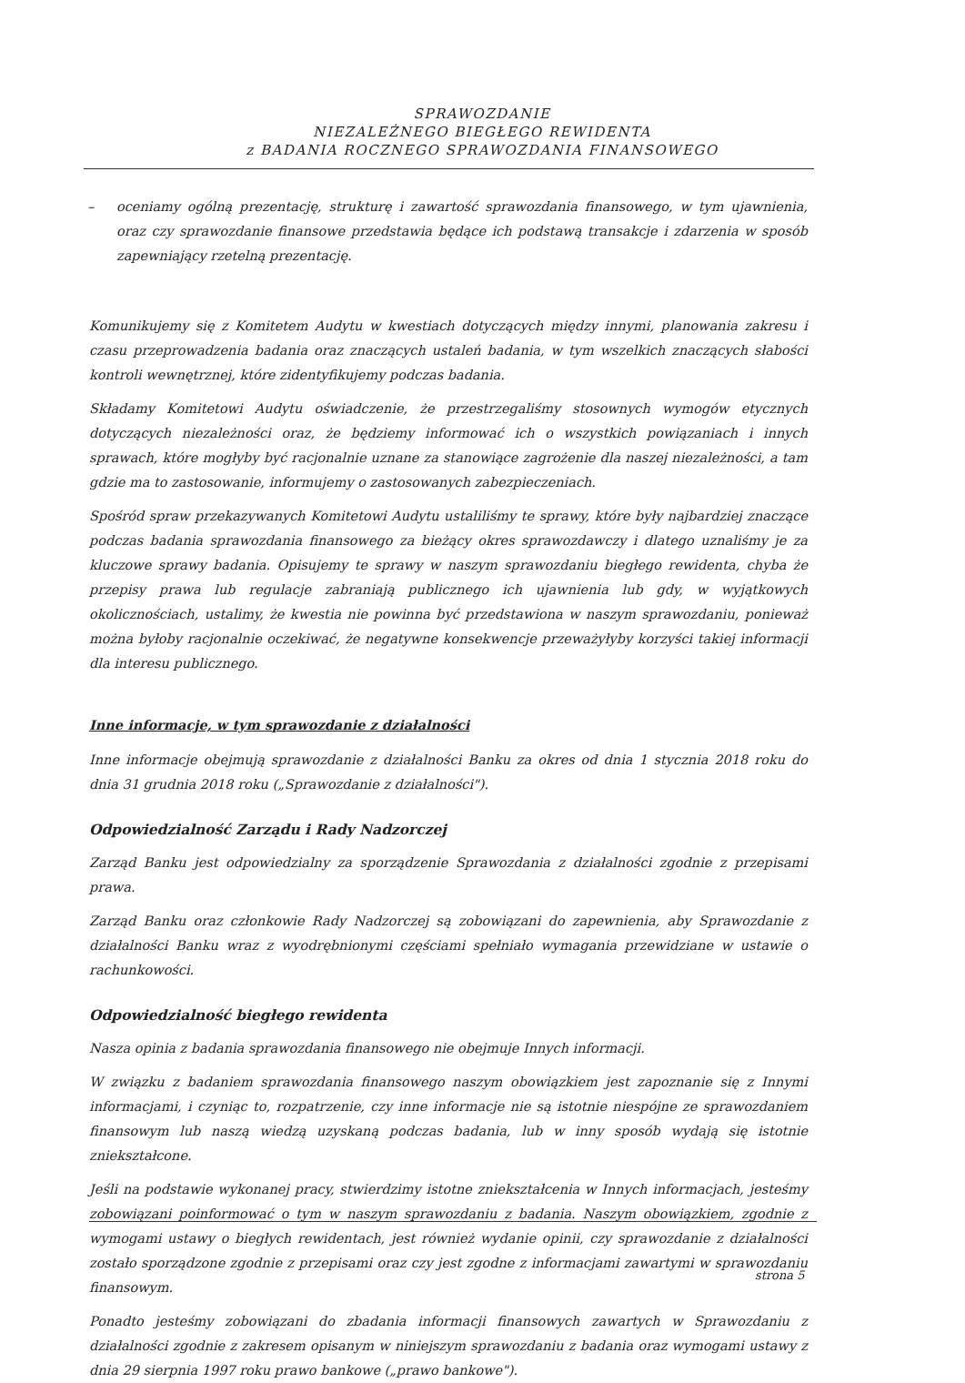SPRAWOZDANIE
NIEZALEŻNEGO BIEGŁEGO REWIDENTA
z BADANIA ROCZNEGO SPRAWOZDANIA FINANSOWEGO
– oceniamy ogólną prezentację, strukturę i zawartość sprawozdania finansowego, w tym ujawnienia, oraz czy sprawozdanie finansowe przedstawia będące ich podstawą transakcje i zdarzenia w sposób zapewniający rzetelną prezentację.
Komunikujemy się z Komitetem Audytu w kwestiach dotyczących między innymi, planowania zakresu i czasu przeprowadzenia badania oraz znaczących ustaleń badania, w tym wszelkich znaczących słabości kontroli wewnętrznej, które zidentyfikujemy podczas badania.
Składamy Komitetowi Audytu oświadczenie, że przestrzegaliśmy stosownych wymogów etycznych dotyczących niezależności oraz, że będziemy informować ich o wszystkich powiązaniach i innych sprawach, które mogłyby być racjonalnie uznane za stanowiące zagrożenie dla naszej niezależności, a tam gdzie ma to zastosowanie, informujemy o zastosowanych zabezpieczeniach.
Spośród spraw przekazywanych Komitetowi Audytu ustaliliśmy te sprawy, które były najbardziej znaczące podczas badania sprawozdania finansowego za bieżący okres sprawozdawczy i dlatego uznaliśmy je za kluczowe sprawy badania. Opisujemy te sprawy w naszym sprawozdaniu biegłego rewidenta, chyba że przepisy prawa lub regulacje zabraniają publicznego ich ujawnienia lub gdy, w wyjątkowych okolicznościach, ustalimy, że kwestia nie powinna być przedstawiona w naszym sprawozdaniu, ponieważ można byłoby racjonalnie oczekiwać, że negatywne konsekwencje przeważyłyby korzyści takiej informacji dla interesu publicznego.
Inne informacje, w tym sprawozdanie z działalności
Inne informacje obejmują sprawozdanie z działalności Banku za okres od dnia 1 stycznia 2018 roku do dnia 31 grudnia 2018 roku („Sprawozdanie z działalności").
Odpowiedzialność Zarządu i Rady Nadzorczej
Zarząd Banku jest odpowiedzialny za sporządzenie Sprawozdania z działalności zgodnie z przepisami prawa.
Zarząd Banku oraz członkowie Rady Nadzorczej są zobowiązani do zapewnienia, aby Sprawozdanie z działalności Banku wraz z wyodrębnionymi częściami spełniało wymagania przewidziane w ustawie o rachunkowości.
Odpowiedzialność biegłego rewidenta
Nasza opinia z badania sprawozdania finansowego nie obejmuje Innych informacji.
W związku z badaniem sprawozdania finansowego naszym obowiązkiem jest zapoznanie się z Innymi informacjami, i czyniąc to, rozpatrzenie, czy inne informacje nie są istotnie niespójne ze sprawozdaniem finansowym lub naszą wiedzą uzyskaną podczas badania, lub w inny sposób wydają się istotnie zniekształcone.
Jeśli na podstawie wykonanej pracy, stwierdzimy istotne zniekształcenia w Innych informacjach, jesteśmy zobowiązani poinformować o tym w naszym sprawozdaniu z badania. Naszym obowiązkiem, zgodnie z wymogami ustawy o biegłych rewidentach, jest również wydanie opinii, czy sprawozdanie z działalności zostało sporządzone zgodnie z przepisami oraz czy jest zgodne z informacjami zawartymi w sprawozdaniu finansowym.
Ponadto jesteśmy zobowiązani do zbadania informacji finansowych zawartych w Sprawozdaniu z działalności zgodnie z zakresem opisanym w niniejszym sprawozdaniu z badania oraz wymogami ustawy z dnia 29 sierpnia 1997 roku prawo bankowe („prawo bankowe").
strona 5